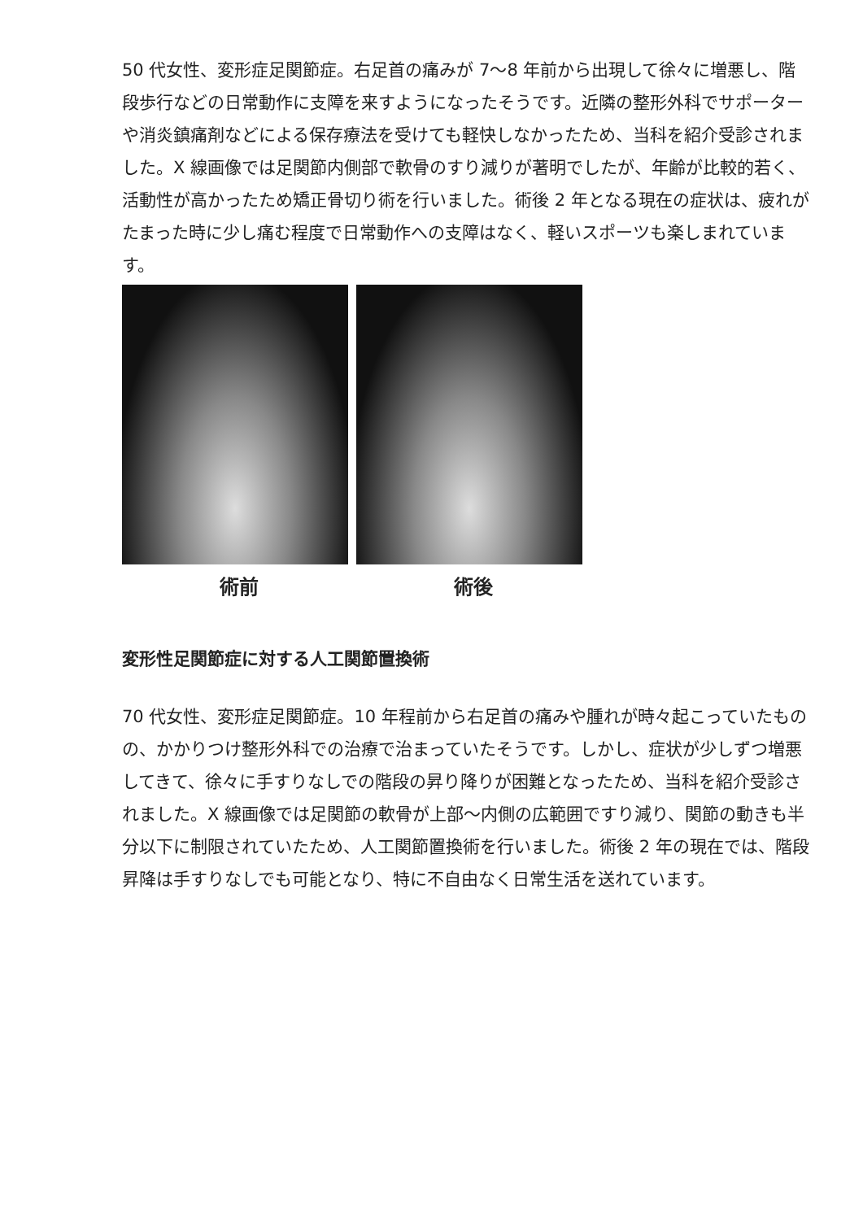50 代女性、変形症足関節症。右足首の痛みが 7〜8 年前から出現して徐々に増悪し、階段歩行などの日常動作に支障を来すようになったそうです。近隣の整形外科でサポーターや消炎鎮痛剤などによる保存療法を受けても軽快しなかったため、当科を紹介受診されました。X 線画像では足関節内側部で軟骨のすり減りが著明でしたが、年齢が比較的若く、活動性が高かったため矯正骨切り術を行いました。術後 2 年となる現在の症状は、疲れがたまった時に少し痛む程度で日常動作への支障はなく、軽いスポーツも楽しまれています。
術前 術後
変形性足関節症に対する人工関節置換術
70 代女性、変形症足関節症。10 年程前から右足首の痛みや腫れが時々起こっていたものの、かかりつけ整形外科での治療で治まっていたそうです。しかし、症状が少しずつ増悪してきて、徐々に手すりなしでの階段の昇り降りが困難となったため、当科を紹介受診されました。X 線画像では足関節の軟骨が上部〜内側の広範囲ですり減り、関節の動きも半分以下に制限されていたため、人工関節置換術を行いました。術後 2 年の現在では、階段昇降は手すりなしでも可能となり、特に不自由なく日常生活を送れています。